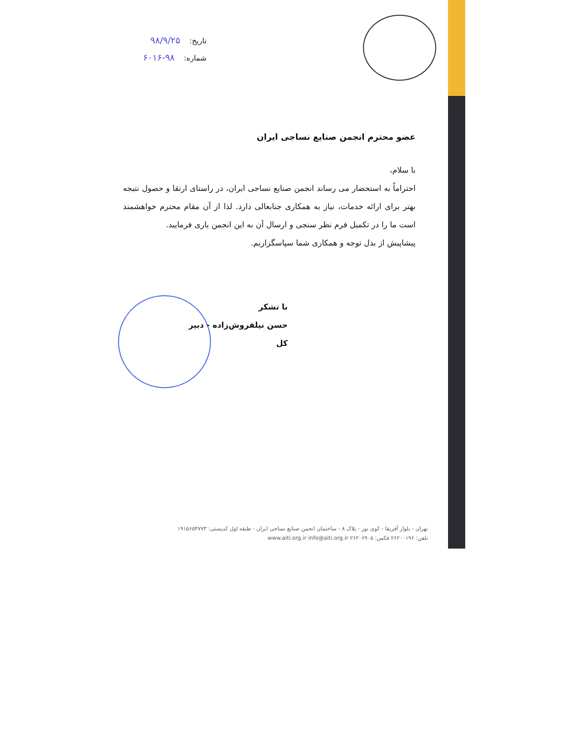تاریخ: ۹۸/۹/۲۵
شماره: ۹۸-۶۰۱۶
عضو محترم انجمن صنایع نساجی ایران
با سلام،
احتراماً به استحضار می رساند انجمن صنایع نساجی ایران، در راستای ارتقا و حصول نتیجه بهتر برای ارائه خدمات، نیاز به همکاری جنابعالی دارد. لذا از آن مقام محترم خواهشمند است ما را در تکمیل فرم نظر سنجی و ارسال آن به این انجمن یاری فرمایید.
پیشاپیش از بذل توجه و همکاری شما سپاسگزاریم.
با تشکر
حسن نیلفروش‌زاده - دبیر کل
تهران - بلوار آفریقا - کوی تور - پلاک ۸ - ساختمان انجمن صنایع نساجی ایران - طبقه اول کدپستی: ۱۹۱۵۶۵۴۷۷۳
تلفن: ۲۶۲۰۰۱۹۶ فکس: ۲۶۲۰۶۹۰۵ www.aiti.org.ir info@aiti.org.ir